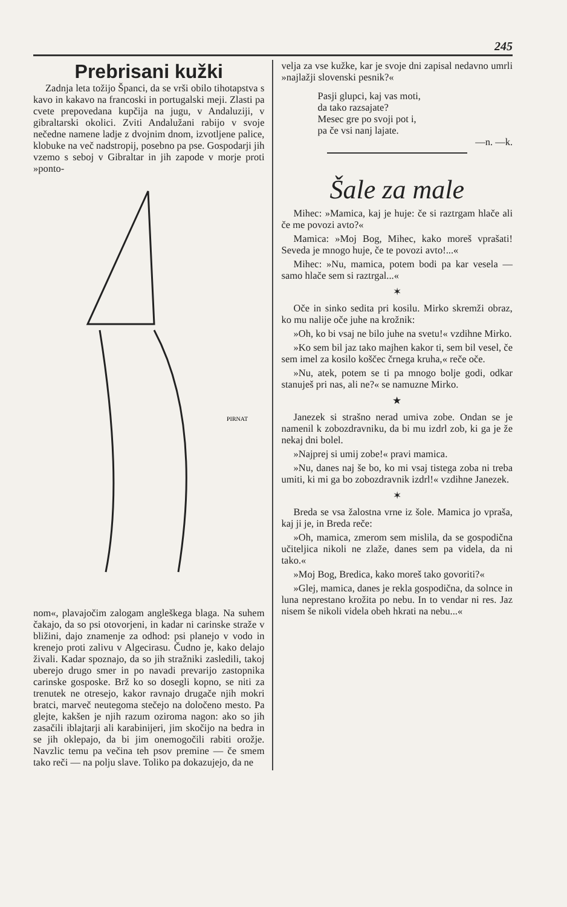245
Prebrisani kužki
Zadnja leta tožijo Španci, da se vrši obilo tihotapstva s kavo in kakavo na francoski in portugalski meji. Zlasti pa cvete prepovedana kupčija na jugu, v Andaluziji, v gibraltarski okolici. Zviti Andalužani rabijo v svoje nečedne namene ladje z dvojnim dnom, izvotljene palice, klobuke na več nadstropij, posebno pa pse. Gospodarji jih vzemo s seboj v Gibraltar in jih zapode v morje proti »ponto-
PIRNAT
nom«, plavajočim zalogam angleškega blaga. Na suhem čakajo, da so psi otovorjeni, in kadar ni carinske straže v bližini, dajo znamenje za odhod: psi planejo v vodo in krenejo proti zalivu v Algecirasu. Čudno je, kako delajo živali. Kadar spoznajo, da so jih stražniki zasledili, takoj uberejo drugo smer in po navadi prevarijo zastopnika carinske gosposke. Brž ko so dosegli kopno, se niti za trenutek ne otresejo, kakor ravnajo drugače njih mokri bratci, marveč neutegoma stečejo na določeno mesto. Pa glejte, kakšen je njih razum oziroma nagon: ako so jih zasačili iblajtarji ali karabinijeri, jim skočijo na bedra in se jih oklepajo, da bi jim onemogočili rabiti orožje. Navzlic temu pa večina teh psov premine — če smem tako reči — na polju slave. Toliko pa dokazujejo, da ne
velja za vse kužke, kar je svoje dni zapisal nedavno umrli »najlažji slovenski pesnik?«
Pasji glupci, kaj vas moti,
da tako razsajate?
Mesec gre po svoji pot i,
pa če vsi nanj lajate.
—n. —k.
Šale za male
Mihec: »Mamica, kaj je huje: če si raztrgam hlače ali če me povozi avto?«
Mamica: »Moj Bog, Mihec, kako moreš vprašati! Seveda je mnogo huje, če te povozi avto!...«
Mihec: »Nu, mamica, potem bodi pa kar vesela — samo hlače sem si raztrgal...«
✶
Oče in sinko sedita pri kosilu. Mirko skremži obraz, ko mu nalije oče juhe na krožnik:
»Oh, ko bi vsaj ne bilo juhe na svetu!« vzdihne Mirko.
»Ko sem bil jaz tako majhen kakor ti, sem bil vesel, če sem imel za kosilo koščec črnega kruha,« reče oče.
»Nu, atek, potem se ti pa mnogo bolje godi, odkar stanuješ pri nas, ali ne?« se namuzne Mirko.
★
Janezek si strašno nerad umiva zobe. Ondan se je namenil k zobozdravniku, da bi mu izdrl zob, ki ga je že nekaj dni bolel.
»Najprej si umij zobe!« pravi mamica.
»Nu, danes naj še bo, ko mi vsaj tistega zoba ni treba umiti, ki mi ga bo zobozdravnik izdrl!« vzdihne Janezek.
✶
Breda se vsa žalostna vrne iz šole. Mamica jo vpraša, kaj ji je, in Breda reče:
»Oh, mamica, zmerom sem mislila, da se gospodična učiteljica nikoli ne zlaže, danes sem pa videla, da ni tako.«
»Moj Bog, Bredica, kako moreš tako govoriti?«
»Glej, mamica, danes je rekla gospodična, da solnce in luna neprestano krožita po nebu. In to vendar ni res. Jaz nisem še nikoli videla obeh hkrati na nebu...«